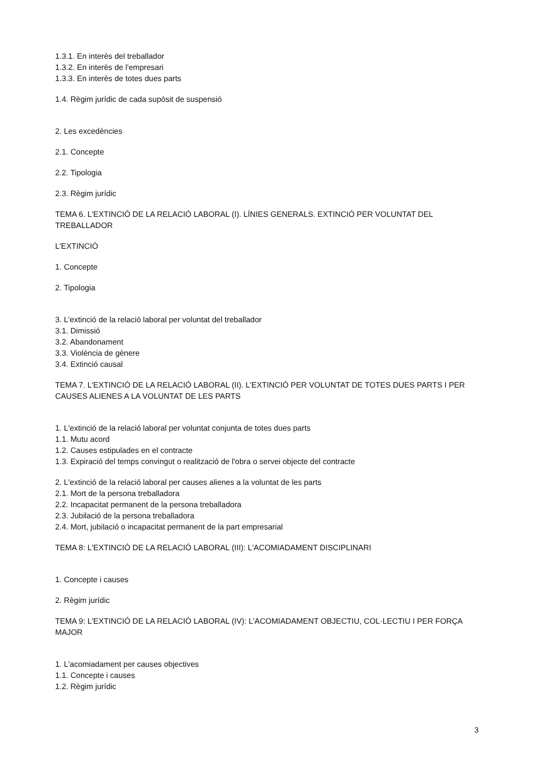1.3.1. En interès del treballador
1.3.2. En interès de l'empresari
1.3.3. En interès de totes dues parts
1.4. Règim jurídic de cada supòsit de suspensió
2. Les excedències
2.1. Concepte
2.2. Tipologia
2.3. Règim jurídic
TEMA 6. L'EXTINCIÓ DE LA RELACIÓ LABORAL (I). LÍNIES GENERALS. EXTINCIÓ PER VOLUNTAT DEL TREBALLADOR
L'EXTINCIÓ
1. Concepte
2. Tipologia
3. L'extinció de la relació laboral per voluntat del treballador
3.1. Dimissió
3.2. Abandonament
3.3. Violència de gènere
3.4. Extinció causal
TEMA 7. L'EXTINCIÓ DE LA RELACIÓ LABORAL (II). L'EXTINCIÓ PER VOLUNTAT DE TOTES DUES PARTS I PER CAUSES ALIENES A LA VOLUNTAT DE LES PARTS
1. L'extinció de la relació laboral per voluntat conjunta de totes dues parts
1.1. Mutu acord
1.2. Causes estipulades en el contracte
1.3. Expiració del temps convingut o realització de l'obra o servei objecte del contracte
2. L'extinció de la relació laboral per causes alienes a la voluntat de les parts
2.1. Mort de la persona treballadora
2.2. Incapacitat permanent de la persona treballadora
2.3. Jubilació de la persona treballadora
2.4. Mort, jubilació o incapacitat permanent de la part empresarial
TEMA 8: L'EXTINCIÓ DE LA RELACIÓ LABORAL (III): L'ACOMIADAMENT DISCIPLINARI
1. Concepte i causes
2. Règim jurídic
TEMA 9: L'EXTINCIÓ DE LA RELACIÓ LABORAL (IV): L'ACOMIADAMENT OBJECTIU, COL·LECTIU I PER FORÇA MAJOR
1. L'acomiadament per causes objectives
1.1. Concepte i causes
1.2. Règim jurídic
3